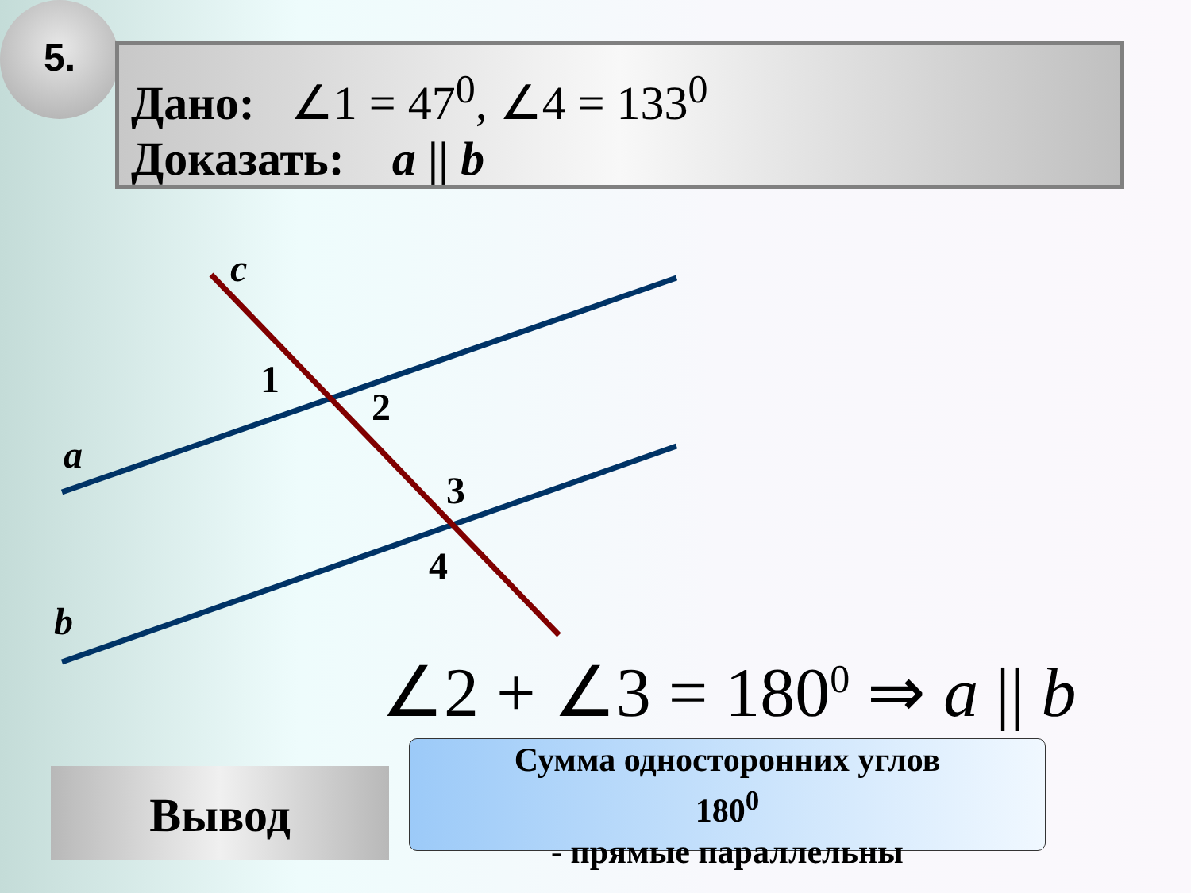5.
Дано: ∠1 = 47<sup>0</sup>, ∠4 = 133<sup>0</sup>
Доказать: a || b
c
1
2
a
3
4
b
∠2 + ∠3 = 180<sup>0</sup> ⇒ a || b
Вывод
Сумма односторонних углов
180<sup>0</sup>
- прямые параллельны